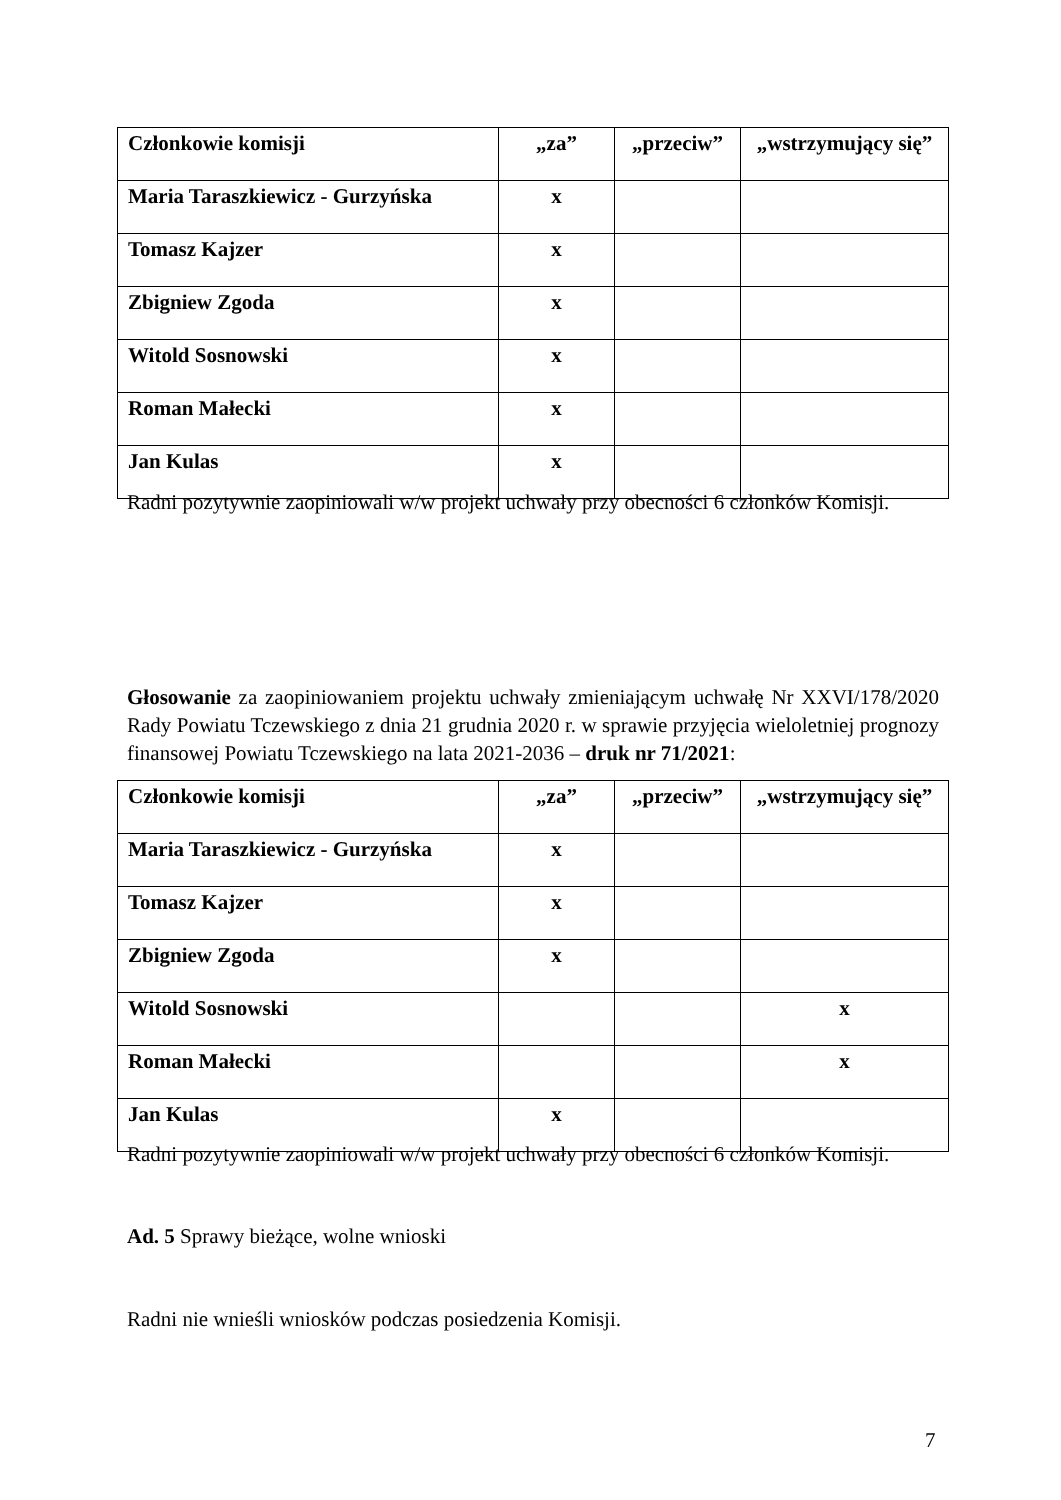| Członkowie komisji | „za” | „przeciw” | „wstrzymujący się” |
| --- | --- | --- | --- |
| Maria Taraszkiewicz - Gurzyńska | x | | |
| Tomasz Kajzer | x | | |
| Zbigniew Zgoda | x | | |
| Witold Sosnowski | x | | |
| Roman Małecki | x | | |
| Jan Kulas | x | | |
Radni pozytywnie zaopiniowali w/w projekt uchwały przy obecności 6 członków Komisji.
Głosowanie za zaopiniowaniem projektu uchwały zmieniającym uchwałę Nr XXVI/178/2020 Rady Powiatu Tczewskiego z dnia 21 grudnia 2020 r. w sprawie przyjęcia wieloletniej prognozy finansowej Powiatu Tczewskiego na lata 2021-2036 – druk nr 71/2021:
| Członkowie komisji | „za” | „przeciw” | „wstrzymujący się” |
| --- | --- | --- | --- |
| Maria Taraszkiewicz - Gurzyńska | x | | |
| Tomasz Kajzer | x | | |
| Zbigniew Zgoda | x | | |
| Witold Sosnowski | | | x |
| Roman Małecki | | | x |
| Jan Kulas | x | | |
Radni pozytywnie zaopiniowali w/w projekt uchwały przy obecności 6 członków Komisji.
Ad. 5 Sprawy bieżące, wolne wnioski
Radni nie wnieśli wniosków podczas posiedzenia Komisji.
7